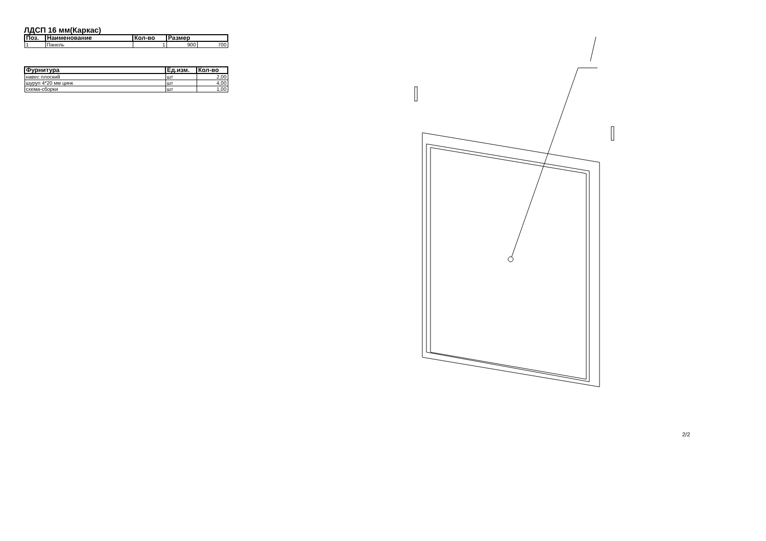ЛДСП 16 мм(Каркас)
| Поз. | Наименование | Кол-во | Размер | |
| --- | --- | --- | --- | --- |
| 1 | Панель | 1 | 900 | 700 |
| Фурнитура | Ед.изм. | Кол-во |
| --- | --- | --- |
| навес плоский | шт | 2,00 |
| шуруп 4*20 мм цинк | шт | 4,00 |
| схема-сборки | шт | 1,00 |
2/2